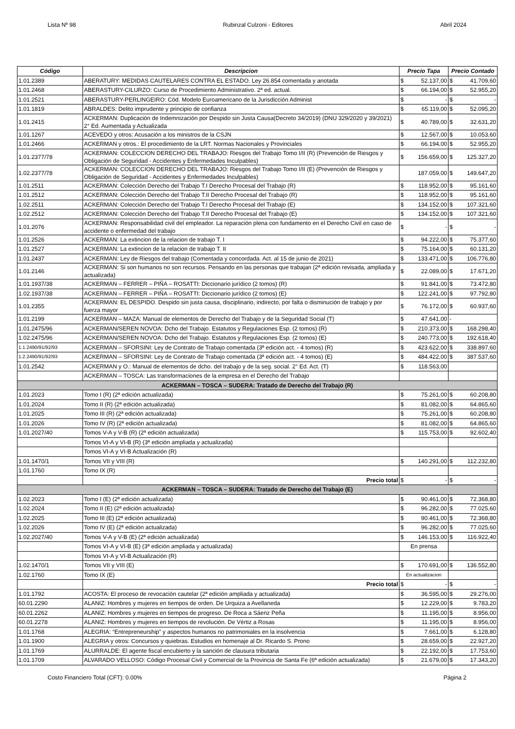Lista Nº 98 Rubinzal Culzoni - Editores Abril 2024
| Código | Descripcion | Precio Tapa | Precio Contado |
| --- | --- | --- | --- |
| 1.01.2389 | ABERATURY: MEDIDAS CAUTELARES CONTRA EL ESTADO. Ley 26.854 comentada y anotada | $ 52.137,00 | $ 41.709,60 |
| 1.01.2468 | ABERASTURY-CILURZO: Curso de Procedimiento Administrativo. 2ª ed. actual. | $ 66.194,00 | $ 52.955,20 |
| 1.01.2521 | ABERASTURY-PERLINGEIRO: Cód. Modelo Euroamericano de la Jurisdicción Administ | $ - | $ - |
| 1.01.1819 | ABRALDES: Delito imprudente y principio de confianza | $ 65.119,00 | $ 52.095,20 |
| 1.01.2415 | ACKERMAN: Duplicación de Indemnización por Despido sin Justa Causa(Decreto 34/2019) (DNU 329/2020 y 39/2021) 2° Ed. Aumentada y Actualizada | $ 40.789,00 | $ 32.631,20 |
| 1.01.1267 | ACEVEDO y otros: Acusación a los ministros de la CSJN | $ 12.567,00 | $ 10.053,60 |
| 1.01.2466 | ACKERMAN y otros.: El procedimiento de la LRT. Normas Nacionales y Provinciales | $ 66.194,00 | $ 52.955,20 |
| 1.01.2377/78 | ACKERMAN: COLECCION DERECHO DEL TRABAJO: Riesgos del Trabajo Tomo I/II (R) (Prevención de Riesgos y Obligación de Seguridad - Accidentes y Enfermedades Inculpables) | $ 156.659,00 | $ 125.327,20 |
| 1.02.2377/78 | ACKERMAN: COLECCION DERECHO DEL TRABAJO: Riesgos del Trabajo Tomo I/II (E) (Prevención de Riesgos y Obligación de Seguridad - Accidentes y Enfermedades Inculpables) | 187.059,00 | $ 149.647,20 |
| 1.01.2511 | ACKERMAN: Colección Derecho del Trabajo T.I Derecho Procesal del Trabajo (R) | $ 118.952,00 | $ 95.161,60 |
| 1.01.2512 | ACKERMAN: Colección Derecho del Trabajo T.II Derecho Procesal del Trabajo (R) | $ 118.952,00 | $ 95.161,60 |
| 1.02.2511 | ACKERMAN: Colección Derecho del Trabajo T.I Derecho Procesal del Trabajo (E) | $ 134.152,00 | $ 107.321,60 |
| 1.02.2512 | ACKERMAN: Colección Derecho del Trabajo T.II Derecho Procesal del Trabajo (E) | $ 134.152,00 | $ 107.321,60 |
| 1.01.2076 | ACKERMAN: Responsabilidad civil del empleador. La reparación plena con fundamento en el Derecho Civil en caso de accidente o enfermedad del trabajo | $ - | $ - |
| 1.01.2526 | ACKERMAN: La extincion de la relacion de trabajo T. I | $ 94.222,00 | $ 75.377,60 |
| 1.01.2527 | ACKERMAN: La extincion de la relacion de trabajo T. II | $ 75.164,00 | $ 60.131,20 |
| 1.01.2437 | ACKERMAN: Ley de Riesgos del trabajo (Comentada y concordada. Act. al 15 de junio de 2021) | $ 133.471,00 | $ 106.776,80 |
| 1.01.2146 | ACKERMAN: Si son humanos no son recursos. Pensando en las personas que trabajan (2ª edición revisada, ampliada y actualizada) | $ 22.089,00 | $ 17.671,20 |
| 1.01.1937/38 | ACKERMAN – FERRER – PIÑA – ROSATTI: Diccionario jurídico (2 tomos) (R) | $ 91.841,00 | $ 73.472,80 |
| 1.02.1937/38 | ACKERMAN – FERRER – PIÑA – ROSATTI: Diccionario jurídico (2 tomos) (E) | $ 122.241,00 | $ 97.792,80 |
| 1.01.2355 | ACKERMAN: EL DESPIDO. Despido sin justa causa, disciplinario, indirecto, por falta o disminución de trabajo y por fuerza mayor | $ 76.172,00 | $ 60.937,60 |
| 1.01.2199 | ACKERMAN – MAZA: Manual de elementos de Derecho del Trabajo y de la Seguridad Social (T) | $ 47.641,00 | - |
| 1.01.2475/96 | ACKERMAN/SEREN NOVOA: Dcho del Trabajo. Estatutos y Regulaciones Esp. (2 tomos) (R) | $ 210.373,00 | $ 168.298,40 |
| 1.02.2475/96 | ACKERMAN/SEREN NOVOA: Dcho del Trabajo. Estatutos y Regulaciones Esp. (2 tomos) (E) | $ 240.773,00 | $ 192.618,40 |
| 1.1.2490/91/92/93 | ACKERMAN – SFORSINI: Ley de Contrato de Trabajo comentada (3ª edición act. - 4 tomos) (R) | $ 423.622,00 | $ 338.897,60 |
| 1.2.2490/91/92/93 | ACKERMAN – SFORSINI: Ley de Contrato de Trabajo comentada (3ª edición act. - 4 tomos) (E) | $ 484.422,00 | $ 387.537,60 |
| 1.01.2542 | ACKERMAN y O.: Manual de elementos de dcho. del trabajo y de la seg. social. 2° Ed. Act. (T) | $ 118.563,00 | |
| | ACKERMAN – TOSCA: Las transformaciones de la empresa en el Derecho del Trabajo | | |
| ACKERMAN – TOSCA – SUDERA: Tratado de Derecho del Trabajo (R) | | | |
| 1.01.2023 | Tomo I (R) (2ª edición actualizada) | $ 75.261,00 | $ 60.208,80 |
| 1.01.2024 | Tomo II (R) (2ª edición actualizada) | $ 81.082,00 | $ 64.865,60 |
| 1.01.2025 | Tomo III (R) (2ª edición actualizada) | $ 75.261,00 | $ 60.208,80 |
| 1.01.2026 | Tomo IV (R) (2ª edición actualizada) | $ 81.082,00 | $ 64.865,60 |
| 1.01.2027/40 | Tomos V-A y V-B (R) (2ª edición actualizada) | $ 115.753,00 | $ 92.602,40 |
| | Tomos VI-A y VI-B (R) (3ª edición ampliada y actualizada) | | |
| | Tomos VI-A y VI-B Actualización (R) | | |
| 1.01.1470/1 | Tomos VII y VIII (R) | $ 140.291,00 | $ 112.232,80 |
| 1.01.1760 | Tomo IX (R) | | |
| | Precio total | $ - | $ - |
| ACKERMAN – TOSCA – SUDERA: Tratado de Derecho del Trabajo (E) | | | |
| 1.02.2023 | Tomo I (E) (2ª edición actualizada) | $ 90.461,00 | $ 72.368,80 |
| 1.02.2024 | Tomo II (E) (2ª edición actualizada) | $ 96.282,00 | $ 77.025,60 |
| 1.02.2025 | Tomo III (E) (2ª edición actualizada) | $ 90.461,00 | $ 72.368,80 |
| 1.02.2026 | Tomo IV (E) (2ª edición actualizada) | $ 96.282,00 | $ 77.025,60 |
| 1.02.2027/40 | Tomos V-A y V-B (E) (2ª edición actualizada) | $ 146.153,00 | $ 116.922,40 |
| | Tomos VI-A y VI-B (E) (3ª edición ampliada y actualizada) | En prensa | |
| | Tomos VI-A y VI-B Actualización (R) | | |
| 1.02.1470/1 | Tomos VII y VIII (E) | $ 170.691,00 | $ 136.552,80 |
| 1.02.1760 | Tomo IX (E) | En actualizacion | |
| | Precio total | $ - | $ - |
| 1.01.1792 | ACOSTA: El proceso de revocación cautelar (2ª edición ampliada y actualizada) | $ 36.595,00 | $ 29.276,00 |
| 60.01.2290 | ALANIZ: Hombres y mujeres en tiempos de orden. De Urquiza a Avellaneda | $ 12.229,00 | $ 9.783,20 |
| 60.01.2262 | ALANIZ: Hombres y mujeres en tiempos de progreso. De Roca a Sáenz Peña | $ 11.195,00 | $ 8.956,00 |
| 60.01.2278 | ALANIZ: Hombres y mujeres en tiempos de revolución. De Vértiz a Rosas | $ 11.195,00 | $ 8.956,00 |
| 1.01.1768 | ALEGRIA: “Entrepreneurship” y aspectos humanos no patrimoniales en la insolvencia | $ 7.661,00 | $ 6.128,80 |
| 1.01.1900 | ALEGRIA y otros: Concursos y quiebras. Estudios en homenaje al Dr. Ricardo S. Prono | $ 28.659,00 | $ 22.927,20 |
| 1.01.1769 | ALURRALDE: El agente fiscal encubierto y la sanción de clausura tributaria | $ 22.192,00 | $ 17.753,60 |
| 1.01.1709 | ALVARADO VELLOSO: Código Procesal Civil y Comercial de la Provincia de Santa Fe (6ª edición actualizada) | $ 21.679,00 | $ 17.343,20 |
Costo Financiero Total (CFT): 0.00% Página 2